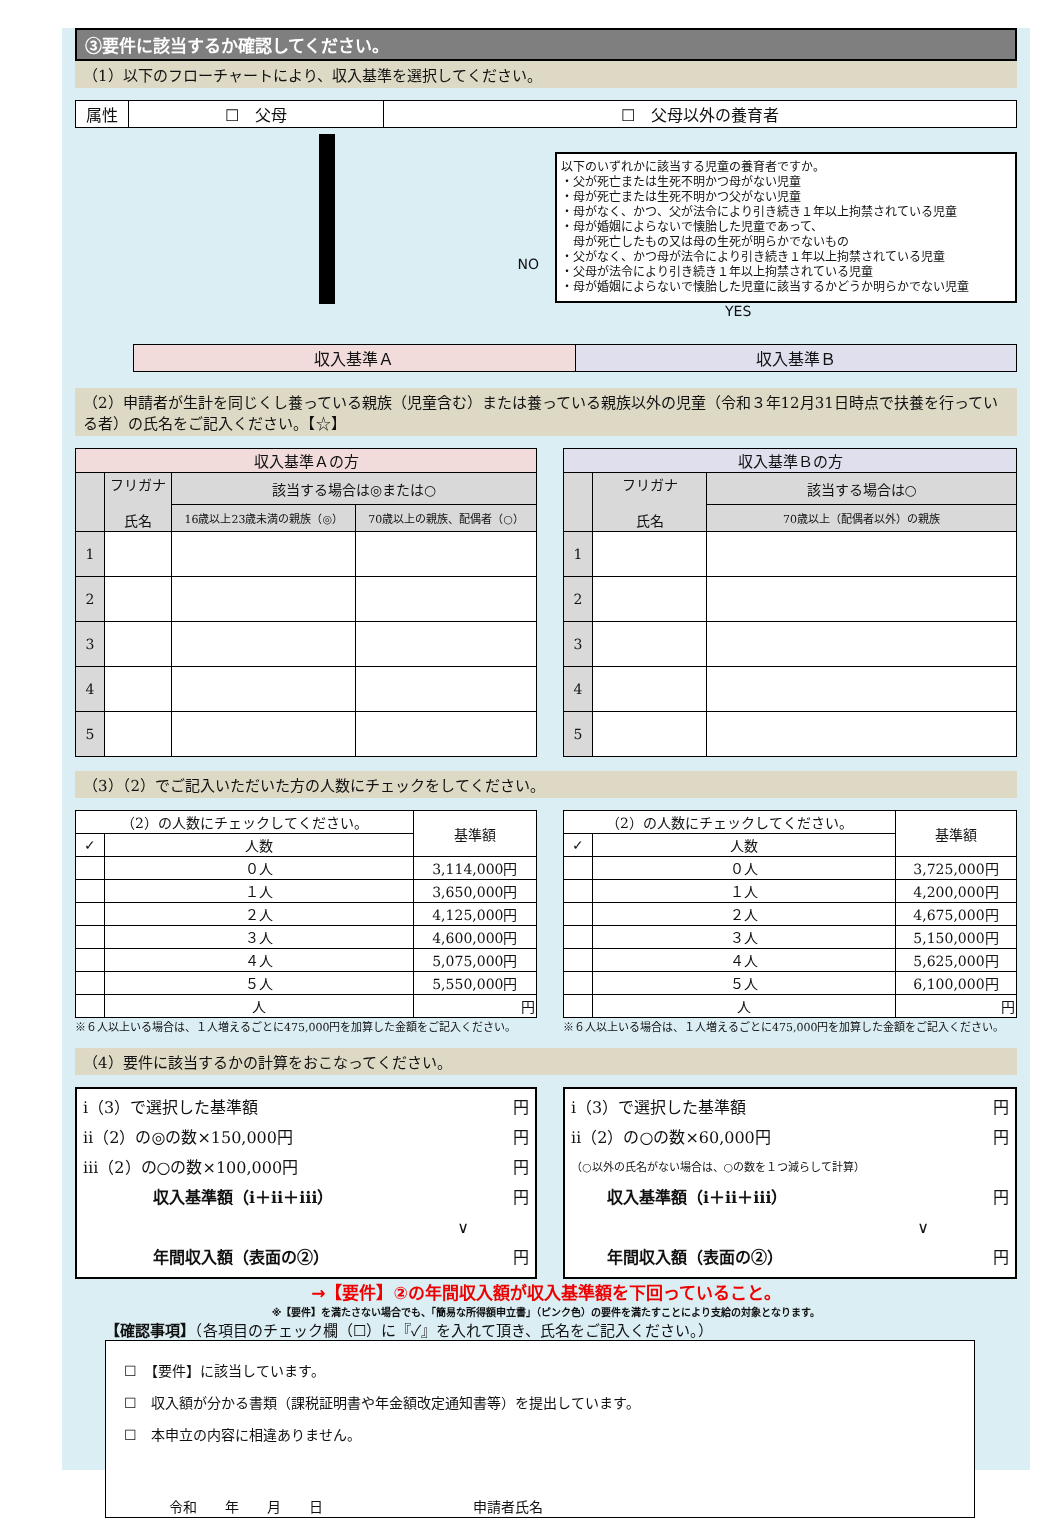③要件に該当するか確認してください。
（1）以下のフローチャートにより、収入基準を選択してください。
| 属性 | ☐ 父母 | ☐ 父母以外の養育者 |
NO
以下のいずれかに該当する児童の養育者ですか。
・父が死亡または生死不明かつ母がない児童
・母が死亡または生死不明かつ父がない児童
・母がなく、かつ、父が法令により引き続き１年以上拘禁されている児童
・母が婚姻によらないで懐胎した児童であって、
　母が死亡したもの又は母の生死が明らかでないもの
・父がなく、かつ母が法令により引き続き１年以上拘禁されている児童
・父母が法令により引き続き１年以上拘禁されている児童
・母が婚姻によらないで懐胎した児童に該当するかどうか明らかでない児童
YES
| 収入基準Ａ | 収入基準Ｂ |
（2）申請者が生計を同じくし養っている親族（児童含む）または養っている親族以外の児童（令和３年12月31日時点で扶養を行っている者）の氏名をご記入ください。【☆】
| 収入基準Ａの方 | | | |
| --- | --- | --- | --- |
| | フリガナ 氏名 | 該当する場合は◎または○ | |
| | | 16歳以上23歳未満の親族（◎） | 70歳以上の親族、配偶者（○） |
| 1 | | | |
| 2 | | | |
| 3 | | | |
| 4 | | | |
| 5 | | | |
| 収入基準Ｂの方 | | |
| --- | --- | --- |
| | フリガナ 氏名 | 該当する場合は○ |
| | | 70歳以上（配偶者以外）の親族 |
| 1 | | |
| 2 | | |
| 3 | | |
| 4 | | |
| 5 | | |
（3）（2）でご記入いただいた方の人数にチェックをしてください。
| （2）の人数にチェックしてください。 | | 基準額 |
| ✓ | 人数 | |
| | ０人 | 3,114,000円 |
| | １人 | 3,650,000円 |
| | ２人 | 4,125,000円 |
| | ３人 | 4,600,000円 |
| | ４人 | 5,075,000円 |
| | ５人 | 5,550,000円 |
| | 人 | 円 |
※６人以上いる場合は、１人増えるごとに475,000円を加算した金額をご記入ください。
| （2）の人数にチェックしてください。 | | 基準額 |
| ✓ | 人数 | |
| | ０人 | 3,725,000円 |
| | １人 | 4,200,000円 |
| | ２人 | 4,675,000円 |
| | ３人 | 5,150,000円 |
| | ４人 | 5,625,000円 |
| | ５人 | 6,100,000円 |
| | 人 | 円 |
※６人以上いる場合は、１人増えるごとに475,000円を加算した金額をご記入ください。
（4）要件に該当するかの計算をおこなってください。
ⅰ（3）で選択した基準額 円
ⅱ（2）の◎の数×150,000円 円
ⅲ（2）の○の数×100,000円 円
収入基準額（ⅰ＋ⅱ＋ⅲ） 円
∨
年間収入額（表面の②） 円
ⅰ（3）で選択した基準額 円
ⅱ（2）の○の数×60,000円 円
（○以外の氏名がない場合は、○の数を１つ減らして計算）
収入基準額（ⅰ＋ⅱ＋ⅲ） 円
∨
年間収入額（表面の②） 円
→【要件】②の年間収入額が収入基準額を下回っていること。
※【要件】を満たさない場合でも、「簡易な所得額申立書」（ピンク色）の要件を満たすことにより支給の対象となります。
【確認事項】（各項目のチェック欄（☐）に『✓』を入れて頂き、氏名をご記入ください。）
☐　【要件】に該当しています。
☐　収入額が分かる書類（課税証明書や年金額改定通知書等）を提出しています。
☐　本申立の内容に相違ありません。
令和　　年　　月　　日 申請者氏名